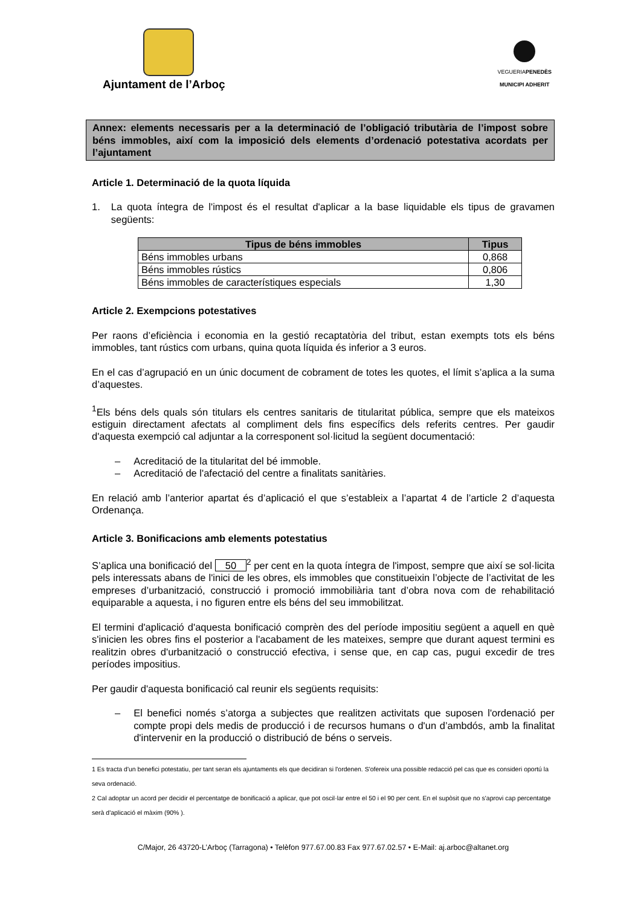Ajuntament de l’Arboç
VEGUERIAPENEDÈS
MUNICIPI ADHERIT
Annex: elements necessaris per a la determinació de l’obligació tributària de l’impost sobre béns immobles, així com la imposició dels elements d’ordenació potestativa acordats per l’ajuntament
Article 1. Determinació de la quota líquida
1. La quota íntegra de l'impost és el resultat d'aplicar a la base liquidable els tipus de gravamen següents:
| Tipus de béns immobles | Tipus |
| --- | --- |
| Béns immobles urbans | 0,868 |
| Béns immobles rústics | 0,806 |
| Béns immobles de característiques especials | 1,30 |
Article 2. Exempcions potestatives
Per raons d’eficiència i economia en la gestió recaptatòria del tribut, estan exempts tots els béns immobles, tant rústics com urbans, quina quota líquida és inferior a 3 euros.
En el cas d’agrupació en un únic document de cobrament de totes les quotes, el límit s’aplica a la suma d’aquestes.
<sup>1</sup> Els béns dels quals són titulars els centres sanitaris de titularitat pública, sempre que els mateixos estiguin directament afectats al compliment dels fins específics dels referits centres. Per gaudir d'aquesta exempció cal adjuntar a la corresponent sol·licitud la següent documentació:
– Acreditació de la titularitat del bé immoble.
– Acreditació de l'afectació del centre a finalitats sanitàries.
En relació amb l’anterior apartat és d’aplicació el que s’estableix a l’apartat 4 de l’article 2 d’aquesta Ordenança.
Article 3. Bonificacions amb elements potestatius
S’aplica una bonificació del 50<sup>2</sup> per cent en la quota íntegra de l'impost, sempre que així se sol·licita pels interessats abans de l'inici de les obres, els immobles que constitueixin l’objecte de l’activitat de les empreses d’urbanització, construcció i promoció immobiliària tant d’obra nova com de rehabilitació equiparable a aquesta, i no figuren entre els béns del seu immobilitzat.
El termini d'aplicació d'aquesta bonificació comprèn des del període impositiu següent a aquell en què s'inicien les obres fins el posterior a l'acabament de les mateixes, sempre que durant aquest termini es realitzin obres d'urbanització o construcció efectiva, i sense que, en cap cas, pugui excedir de tres períodes impositius.
Per gaudir d'aquesta bonificació cal reunir els següents requisits:
– El benefici només s’atorga a subjectes que realitzen activitats que suposen l'ordenació per compte propi dels medis de producció i de recursos humans o d'un d’ambdós, amb la finalitat d'intervenir en la producció o distribució de béns o serveis.
1 Es tracta d'un benefici potestatiu, per tant seran els ajuntaments els que decidiran si l'ordenen. S'ofereix una possible redacció pel cas que es consideri oportú la seva ordenació.
2 Cal adoptar un acord per decidir el percentatge de bonificació a aplicar, que pot oscil·lar entre el 50 i el 90 per cent. En el supòsit que no s'aprovi cap percentatge serà d'aplicació el màxim (90% ).
C/Major, 26 43720-L’Arboç (Tarragona) • Telèfon 977.67.00.83 Fax 977.67.02.57 • E-Mail: aj.arboc@altanet.org